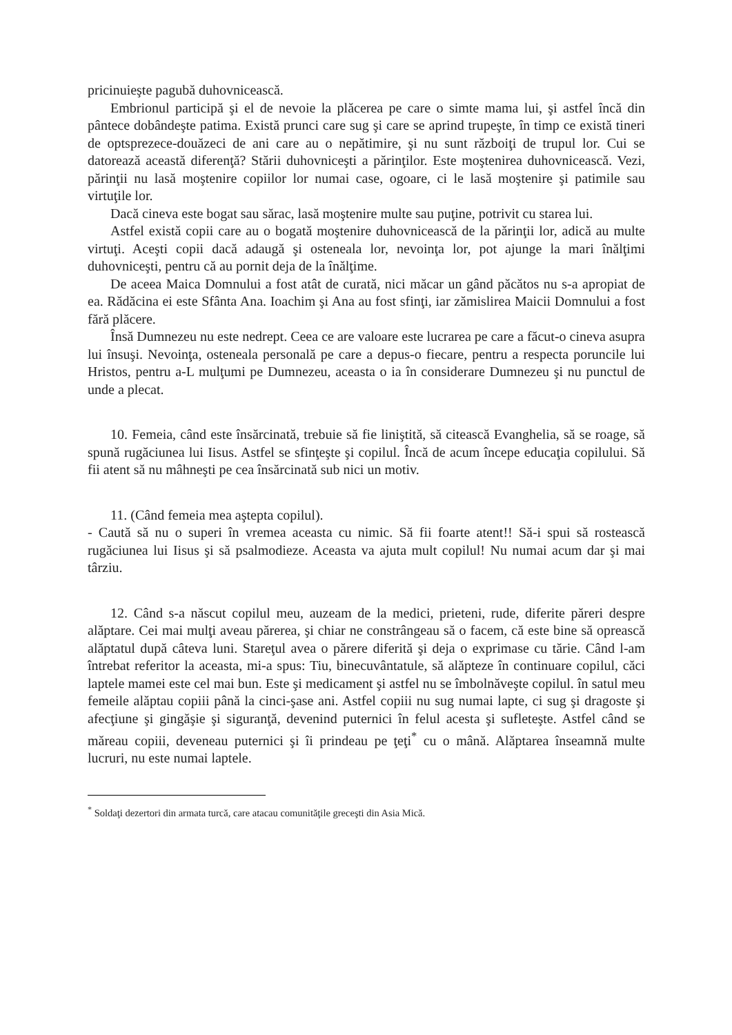pricinuieşte pagubă duhovnicească.
Embrionul participă şi el de nevoie la plăcerea pe care o simte mama lui, şi astfel încă din pântece dobândeşte patima. Există prunci care sug şi care se aprind trupeşte, în timp ce există tineri de optsprezece-douăzeci de ani care au o nepătimire, şi nu sunt războiţi de trupul lor. Cui se datorează această diferenţă? Stării duhovniceşti a părinţilor. Este moştenirea duhovnicească. Vezi, părinţii nu lasă moştenire copiilor lor numai case, ogoare, ci le lasă moştenire şi patimile sau virtuţile lor.
Dacă cineva este bogat sau sărac, lasă moştenire multe sau puţine, potrivit cu starea lui.
Astfel există copii care au o bogată moştenire duhovnicească de la părinţii lor, adică au multe virtuţi. Aceşti copii dacă adaugă şi osteneala lor, nevoinţa lor, pot ajunge la mari înălţimi duhovniceşti, pentru că au pornit deja de la înălţime.
De aceea Maica Domnului a fost atât de curată, nici măcar un gând păcătos nu s-a apropiat de ea. Rădăcina ei este Sfânta Ana. Ioachim şi Ana au fost sfinţi, iar zămislirea Maicii Domnului a fost fără plăcere.
Însă Dumnezeu nu este nedrept. Ceea ce are valoare este lucrarea pe care a făcut-o cineva asupra lui însuşi. Nevoinţa, osteneala personală pe care a depus-o fiecare, pentru a respecta poruncile lui Hristos, pentru a-L mulţumi pe Dumnezeu, aceasta o ia în considerare Dumnezeu şi nu punctul de unde a plecat.
10. Femeia, când este însărcinată, trebuie să fie liniştită, să citească Evanghelia, să se roage, să spună rugăciunea lui Iisus. Astfel se sfinţeşte şi copilul. Încă de acum începe educaţia copilului. Să fii atent să nu mâhneşti pe cea însărcinată sub nici un motiv.
11. (Când femeia mea aştepta copilul).
- Caută să nu o superi în vremea aceasta cu nimic. Să fii foarte atent!! Să-i spui să rostească rugăciunea lui Iisus şi să psalmodieze. Aceasta va ajuta mult copilul! Nu numai acum dar şi mai târziu.
12. Când s-a născut copilul meu, auzeam de la medici, prieteni, rude, diferite păreri despre alăptare. Cei mai mulţi aveau părerea, şi chiar ne constrângeau să o facem, că este bine să oprească alăptatul după câteva luni. Stareţul avea o părere diferită şi deja o exprimase cu tărie. Când l-am întrebat referitor la aceasta, mi-a spus: Tiu, binecuvântatule, să alăpteze în continuare copilul, căci laptele mamei este cel mai bun. Este şi medicament şi astfel nu se îmbolnăveşte copilul. în satul meu femeile alăptau copiii până la cinci-şase ani. Astfel copiii nu sug numai lapte, ci sug şi dragoste şi afecţiune şi gingăşie şi siguranţă, devenind puternici în felul acesta şi sufleteşte. Astfel când se măreau copiii, deveneau puternici şi îi prindeau pe ţeţi<sup>*</sup> cu o mână. Alăptarea înseamnă multe lucruri, nu este numai laptele.
<sup>*</sup> Soldaţi dezertori din armata turcă, care atacau comunităţile greceşti din Asia Mică.